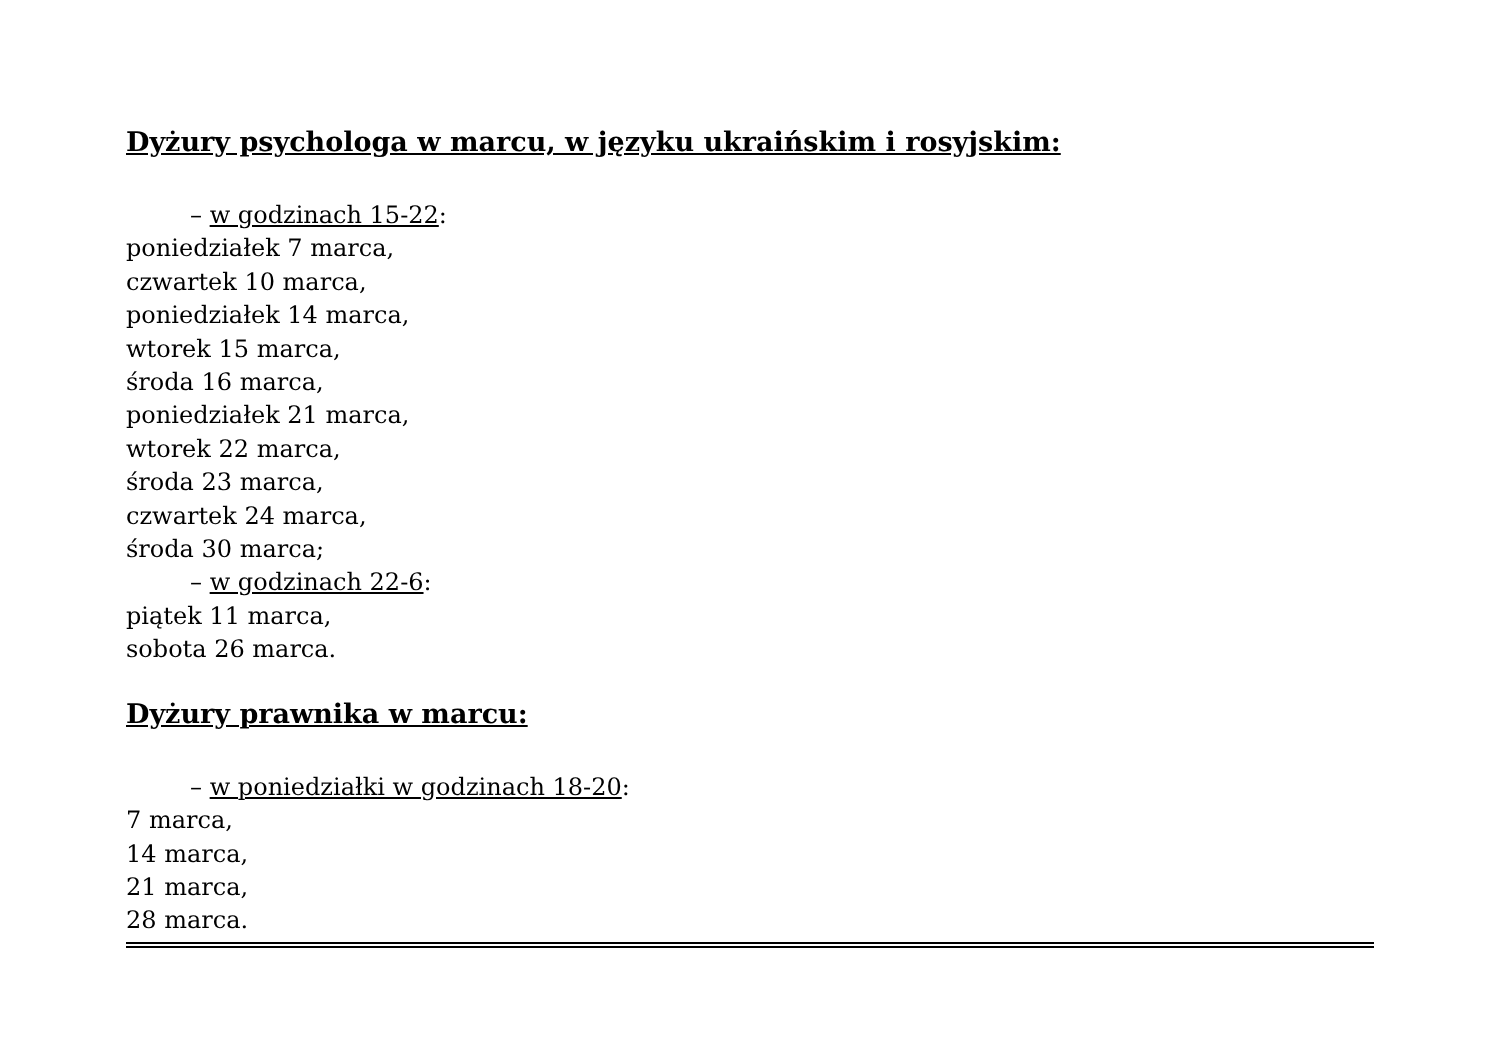Dyżury psychologa w marcu, w języku ukraińskim i rosyjskim:
– w godzinach 15-22:
poniedziałek 7 marca,
czwartek 10 marca,
poniedziałek 14 marca,
wtorek 15 marca,
środa 16 marca,
poniedziałek 21 marca,
wtorek 22 marca,
środa 23 marca,
czwartek 24 marca,
środa 30 marca;
– w godzinach 22-6:
piątek 11 marca,
sobota 26 marca.
Dyżury prawnika w marcu:
– w poniedziałki w godzinach 18-20:
7 marca,
14 marca,
21 marca,
28 marca.